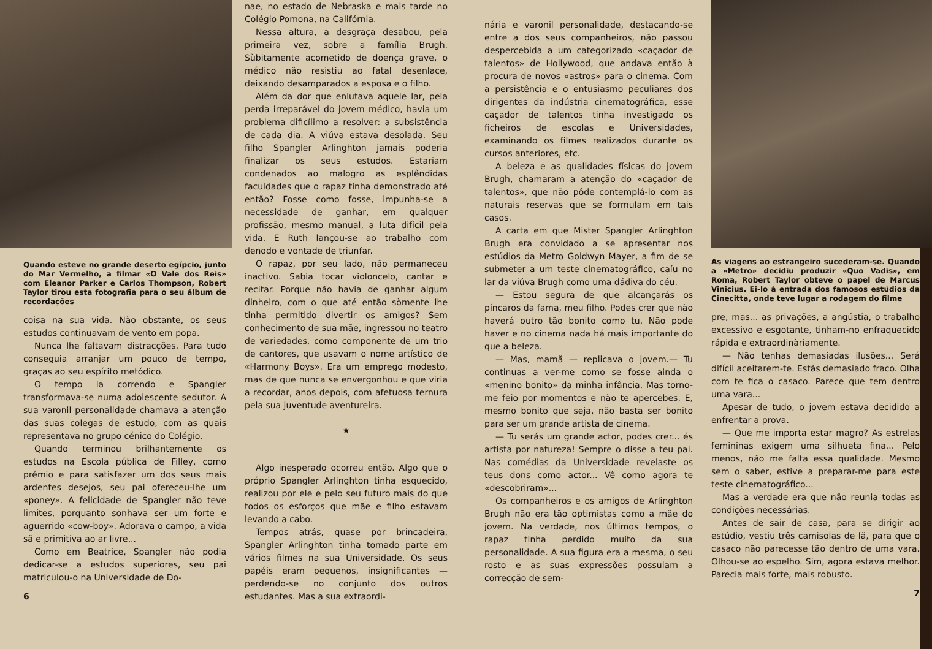Quando esteve no grande deserto egípcio, junto do Mar Vermelho, a filmar «O Vale dos Reis» com Eleanor Parker e Carlos Thompson, Robert Taylor tirou esta fotografia para o seu álbum de recordações
coisa na sua vida. Não obstante, os seus estudos continuavam de vento em popa.
Nunca lhe faltavam distracções. Para tudo conseguia arranjar um pouco de tempo, graças ao seu espírito metódico.
O tempo ia correndo e Spangler transformava-se numa adolescente sedutor. A sua varonil personalidade chamava a atenção das suas colegas de estudo, com as quais representava no grupo cénico do Colégio.
Quando terminou brilhantemente os estudos na Escola pública de Filley, como prémio e para satisfazer um dos seus mais ardentes desejos, seu pai ofereceu-lhe um «poney». A felicidade de Spangler não teve limites, porquanto sonhava ser um forte e aguerrido «cow-boy». Adorava o campo, a vida sã e primitiva ao ar livre...
Como em Beatrice, Spangler não podia dedicar-se a estudos superiores, seu pai matriculou-o na Universidade de Do-
6
nae, no estado de Nebraska e mais tarde no Colégio Pomona, na Califórnia.
Nessa altura, a desgraça desabou, pela primeira vez, sobre a família Brugh. Sùbitamente acometido de doença grave, o médico não resistiu ao fatal desenlace, deixando desamparados a esposa e o filho.
Além da dor que enlutava aquele lar, pela perda irreparável do jovem médico, havia um problema dificílimo a resolver: a subsistência de cada dia. A viúva estava desolada. Seu filho Spangler Arlinghton jamais poderia finalizar os seus estudos. Estariam condenados ao malogro as esplêndidas faculdades que o rapaz tinha demonstrado até então? Fosse como fosse, impunha-se a necessidade de ganhar, em qualquer profissão, mesmo manual, a luta difícil pela vida. E Ruth lançou-se ao trabalho com denodo e vontade de triunfar.
O rapaz, por seu lado, não permaneceu inactivo. Sabia tocar violoncelo, cantar e recitar. Porque não havia de ganhar algum dinheiro, com o que até então sòmente lhe tinha permitido divertir os amigos? Sem conhecimento de sua mãe, ingressou no teatro de variedades, como componente de um trio de cantores, que usavam o nome artístico de «Harmony Boys». Era um emprego modesto, mas de que nunca se envergonhou e que viria a recordar, anos depois, com afetuosa ternura pela sua juventude aventureira.
★
Algo inesperado ocorreu então. Algo que o próprio Spangler Arlinghton tinha esquecido, realizou por ele e pelo seu futuro mais do que todos os esforços que mãe e filho estavam levando a cabo.
Tempos atrás, quase por brincadeira, Spangler Arlinghton tinha tomado parte em vários filmes na sua Universidade. Os seus papéis eram pequenos, insignificantes — perdendo-se no conjunto dos outros estudantes. Mas a sua extraordi-
nária e varonil personalidade, destacando-se entre a dos seus companheiros, não passou despercebida a um categorizado «caçador de talentos» de Hollywood, que andava então à procura de novos «astros» para o cinema. Com a persistência e o entusiasmo peculiares dos dirigentes da indústria cinematográfica, esse caçador de talentos tinha investigado os ficheiros de escolas e Universidades, examinando os filmes realizados durante os cursos anteriores, etc.
A beleza e as qualidades físicas do jovem Brugh, chamaram a atenção do «caçador de talentos», que não pôde contemplá-lo com as naturais reservas que se formulam em tais casos.
A carta em que Mister Spangler Arlinghton Brugh era convidado a se apresentar nos estúdios da Metro Goldwyn Mayer, a fim de se submeter a um teste cinematográfico, caíu no lar da viúva Brugh como uma dádiva do céu.
— Estou segura de que alcançarás os píncaros da fama, meu filho. Podes crer que não haverá outro tão bonito como tu. Não pode haver e no cinema nada há mais importante do que a beleza.
— Mas, mamã — replicava o jovem.— Tu continuas a ver-me como se fosse ainda o «menino bonito» da minha infância. Mas torno-me feio por momentos e não te apercebes. E, mesmo bonito que seja, não basta ser bonito para ser um grande artista de cinema.
— Tu serás um grande actor, podes crer... és artista por natureza! Sempre o disse a teu pai. Nas comédias da Universidade revelaste os teus dons como actor... Vê como agora te «descobriram»...
Os companheiros e os amigos de Arlinghton Brugh não era tão optimistas como a mãe do jovem. Na verdade, nos últimos tempos, o rapaz tinha perdido muito da sua personalidade. A sua figura era a mesma, o seu rosto e as suas expressões possuiam a correcção de sem-
As viagens ao estrangeiro sucederam-se. Quando a «Metro» decidiu produzir «Quo Vadis», em Roma, Robert Taylor obteve o papel de Marcus Vinicius. Ei-lo à entrada dos famosos estúdios da Cinecitta, onde teve lugar a rodagem do filme
pre, mas... as privações, a angústia, o trabalho excessivo e esgotante, tinham-no enfraquecido rápida e extraordinàriamente.
— Não tenhas demasiadas ilusões... Será difícil aceitarem-te. Estás demasiado fraco. Olha com te fica o casaco. Parece que tem dentro uma vara...
Apesar de tudo, o jovem estava decidido a enfrentar a prova.
— Que me importa estar magro? As estrelas femininas exigem uma silhueta fina... Pelo menos, não me falta essa qualidade. Mesmo sem o saber, estive a preparar-me para este teste cinematográfico...
Mas a verdade era que não reunia todas as condições necessárias.
Antes de sair de casa, para se dirigir ao estúdio, vestiu três camisolas de lã, para que o casaco não parecesse tão dentro de uma vara. Olhou-se ao espelho. Sim, agora estava melhor. Parecia mais forte, mais robusto.
7